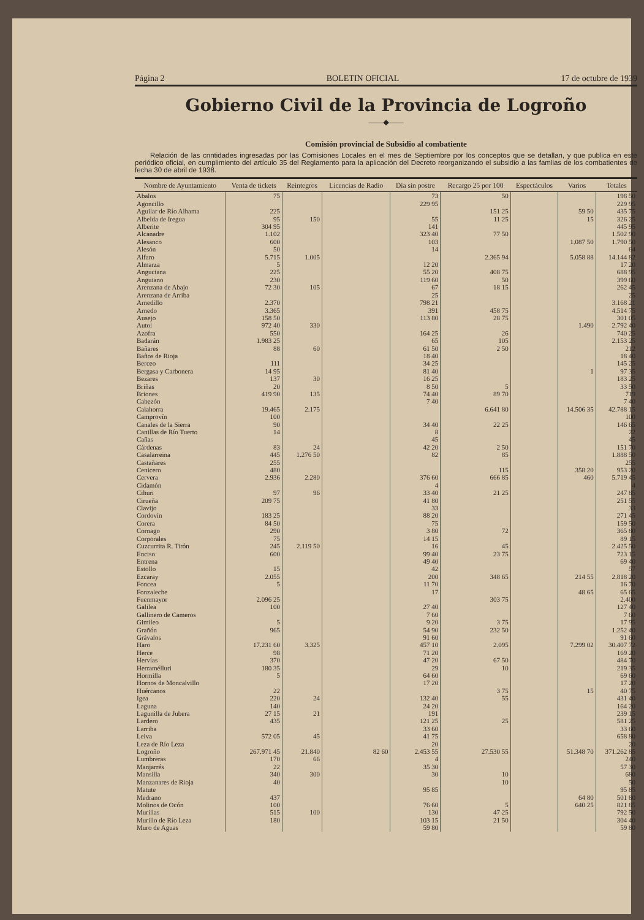Página 2 BOLETIN OFICIAL 17 de octubre de 1939
Gobierno Civil de la Provincia de Logroño
——◆——
Comisión provincial de Subsidio al combatiente
Relación de las cnntidades ingresadas por las Comisiones Locales en el mes de Septiembre por los conceptos que se detallan, y que publica en este periódico oficial, en cumplimiento del artículo 35 del Reglamento para la aplicación del Decreto reorganizando el subsidio a las famlias de los combatientes de fecha 30 de abril de 1938.
| Nombre de Ayuntamiento | Venta de tickets | Reintegros | Licencias de Radio | Día sin postre | Recargo 25 por 100 | Espectáculos | Varios | Totales |
| --- | --- | --- | --- | --- | --- | --- | --- | --- |
| Abalos | 75 | | | 73 | 50 | | | 198 50 |
| Agoncillo | | | | 229 95 | | | | 229 95 |
| Aguilar de Río Alhama | 225 | | | | 151 25 | | 59 50 | 435 75 |
| Albelda de Iregua | 95 | 150 | | 55 | 11 25 | | 15 | 326 25 |
| Alberite | 304 95 | | | 141 | | | | 445 95 |
| Alcanadre | 1.102 | | | 323 40 | 77 50 | | | 1.502 90 |
| Alesanco | 600 | | | 103 | | | 1.087 50 | 1.790 50 |
| Alesón | 50 | | | 14 | | | | 64 |
| Alfaro | 5.715 | 1.005 | | | 2.365 94 | | 5.058 88 | 14.144 82 |
| Almarza | 5 | | | 12 20 | | | | 17 20 |
| Anguciana | 225 | | | 55 20 | 408 75 | | | 688 95 |
| Anguiano | 230 | | | 119 60 | 50 | | | 399 60 |
| Arenzana de Abajo | 72 30 | 105 | | 67 | 18 15 | | | 262 45 |
| Arenzana de Arriba | | | | 25 | | | | 25 |
| Arnedillo | 2.370 | | | 798 21 | | | | 3.168 21 |
| Arnedo | 3.365 | | | 391 | 458 75 | | | 4.514 75 |
| Ausejo | 158 50 | | | 113 80 | 28 75 | | | 301 05 |
| Autol | 972 40 | 330 | | | | | 1.490 | 2.792 40 |
| Azofra | 550 | | | 164 25 | 26 | | | 740 25 |
| Badarán | 1.983 25 | | | 65 | 105 | | | 2.153 25 |
| Bañares | 88 | 60 | | 61 50 | 2 50 | | | 212 |
| Baños de Rioja | | | | 18 40 | | | | 18 40 |
| Berceo | 111 | | | 34 25 | | | | 145 25 |
| Bergasa y Carbonera | 14 95 | | | 81 40 | | | 1 | 97 35 |
| Bezares | 137 | 30 | | 16 25 | | | | 183 25 |
| Briñas | 20 | | | 8 50 | 5 | | | 33 50 |
| Briones | 419 90 | 135 | | 74 40 | 89 70 | | | 719 |
| Cabezón | | | | 7 40 | | | | 7 40 |
| Calahorra | 19.465 | 2.175 | | | 6.641 80 | | 14.506 35 | 42.788 15 |
| Camprovín | 100 | | | | | | | 100 |
| Canales de la Sierra | 90 | | | 34 40 | 22 25 | | | 146 65 |
| Canillas de Río Tuerto | 14 | | | 8 | | | | 22 |
| Cañas | | | | 45 | | | | 45 |
| Cárdenas | 83 | 24 | | 42 20 | 2 50 | | | 151 70 |
| Casalarreina | 445 | 1.276 50 | | 82 | 85 | | | 1.888 50 |
| Castañares | 255 | | | | | | | 255 |
| Cenicero | 480 | | | | 115 | | 358 20 | 953 20 |
| Cervera | 2.936 | 2.280 | | 376 60 | 666 85 | | 460 | 5.719 45 |
| Cidamón | | | | 4 | | | | 4 |
| Cihuri | 97 | 96 | | 33 40 | 21 25 | | | 247 85 |
| Cirueña | 209 75 | | | 41 80 | | | | 251 55 |
| Clavijo | | | | 33 | | | | 33 |
| Cordovín | 183 25 | | | 88 20 | | | | 271 45 |
| Corera | 84 50 | | | 75 | | | | 159 50 |
| Cornago | 290 | | | 3 80 | 72 | | | 365 80 |
| Corporales | 75 | | | 14 15 | | | | 89 15 |
| Cuzcurrita R. Tirón | 245 | 2.119 50 | | 16 | 45 | | | 2.425 50 |
| Enciso | 600 | | | 99 40 | 23 75 | | | 723 15 |
| Entrena | | | | 49 40 | | | | 69 40 |
| Estollo | 15 | | | 42 | | | | 57 |
| Ezcaray | 2.055 | | | 200 | 348 65 | | 214 55 | 2.818 20 |
| Foncea | 5 | | | 11 70 | | | | 16 70 |
| Fonzaleche | | | | 17 | | | 48 65 | 65 65 |
| Fuenmayor | 2.096 25 | | | | 303 75 | | | 2.400 |
| Galilea | 100 | | | 27 40 | | | | 127 40 |
| Gallinero de Cameros | | | | 7 60 | | | | 7 60 |
| Gimileo | 5 | | | 9 20 | 3 75 | | | 17 95 |
| Grañón | 965 | | | 54 90 | 232 50 | | | 1.252 40 |
| Grávalos | | | | 91 60 | | | | 91 60 |
| Haro | 17.231 60 | 3.325 | | 457 10 | 2.095 | | 7.299 02 | 30.407 72 |
| Herce | 98 | | | 71 20 | | | | 169 20 |
| Hervías | 370 | | | 47 20 | 67 50 | | | 484 70 |
| Herramélluri | 180 35 | | | 29 | 10 | | | 219 35 |
| Hormilla | 5 | | | 64 60 | | | | 69 60 |
| Hornos de Moncalvillo | | | | 17 20 | | | | 17 20 |
| Huércanos | 22 | | | | 3 75 | | 15 | 40 75 |
| Igea | 220 | 24 | | 132 40 | 55 | | | 431 40 |
| Laguna | 140 | | | 24 20 | | | | 164 20 |
| Lagunilla de Jubera | 27 15 | 21 | | 191 | | | | 239 15 |
| Lardero | 435 | | | 121 25 | 25 | | | 581 25 |
| Larriba | | | | 33 60 | | | | 33 60 |
| Leiva | 572 05 | 45 | | 41 75 | | | | 658 80 |
| Leza de Río Leza | | | | 20 | | | | 20 |
| Logroño | 267.971 45 | 21.840 | 82 60 | 2.453 55 | 27.530 55 | | 51.348 70 | 371.262 85 |
| Lumbreras | 170 | 66 | | 4 | | | | 240 |
| Manjarrés | 22 | | | 35 30 | | | | 57 30 |
| Mansilla | 340 | 300 | | 30 | 10 | | | 680 |
| Manzanares de Rioja | 40 | | | | 10 | | | 50 |
| Matute | | | | 95 85 | | | | 95 85 |
| Medrano | 437 | | | | | | 64 80 | 501 80 |
| Molinos de Ocón | 100 | | | 76 60 | 5 | | 640 25 | 821 85 |
| Murillas | 515 | 100 | | 130 | 47 25 | | | 792 50 |
| Murillo de Río Leza | 180 | | | 103 15 | 21 50 | | | 304 40 |
| Muro de Aguas | | | | 59 80 | | | | 59 80 |